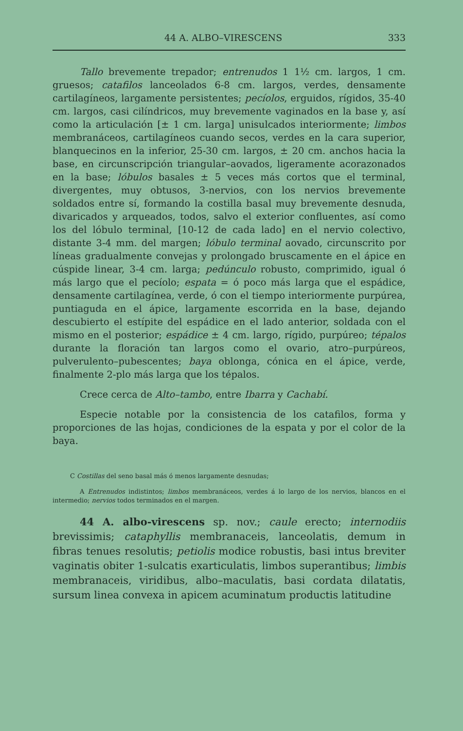44 A. ALBO–VIRESCENS 333
Tallo brevemente trepador; entrenudos 1 1½ cm. largos, 1 cm. gruesos; catafilos lanceolados 6-8 cm. largos, verdes, densamente cartilagíneos, largamente persistentes; pecíolos, erguidos, rígidos, 35-40 cm. largos, casi cilíndricos, muy brevemente vaginados en la base y, así como la articulación [± 1 cm. larga] unisulcados interiormente; limbos membranáceos, cartilagíneos cuando secos, verdes en la cara superior, blanquecinos en la inferior, 25-30 cm. largos, ± 20 cm. anchos hacia la base, en circunscripción triangular–aovados, ligeramente acorazonados en la base; lóbulos basales ± 5 veces más cortos que el terminal, divergentes, muy obtusos, 3-nervios, con los nervios brevemente soldados entre sí, formando la costilla basal muy brevemente desnuda, divaricados y arqueados, todos, salvo el exterior confluentes, así como los del lóbulo terminal, [10-12 de cada lado] en el nervio colectivo, distante 3-4 mm. del margen; lóbulo terminal aovado, circunscrito por líneas gradualmente convejas y prolongado bruscamente en el ápice en cúspide linear, 3-4 cm. larga; pedúnculo robusto, comprimido, igual ó más largo que el pecíolo; espata = ó poco más larga que el espádice, densamente cartilagínea, verde, ó con el tiempo interiormente purpúrea, puntiaguda en el ápice, largamente escorrida en la base, dejando descubierto el estípite del espádice en el lado anterior, soldada con el mismo en el posterior; espádice ± 4 cm. largo, rígido, purpúreo; tépalos durante la floración tan largos como el ovario, atro–purpúreos, pulverulento–pubescentes; baya oblonga, cónica en el ápice, verde, finalmente 2-plo más larga que los tépalos.
Crece cerca de Alto–tambo, entre Ibarra y Cachabí.
Especie notable por la consistencia de los catafilos, forma y proporciones de las hojas, condiciones de la espata y por el color de la baya.
C Costillas del seno basal más ó menos largamente desnudas;
A Entrenudos indistintos; limbos membranáceos, verdes á lo largo de los nervios, blancos en el intermedio; nervios todos terminados en el margen.
44 A. albo-virescens sp. nov.; caule erecto; internodiis brevissimis; cataphyllis membranaceis, lanceolatis, demum in fibras tenues resolutis; petiolis modice robustis, basi intus breviter vaginatis obiter 1-sulcatis exarticulatis, limbos superantibus; limbis membranaceis, viridibus, albo–maculatis, basi cordata dilatatis, sursum linea convexa in apicem acuminatum productis latitudine